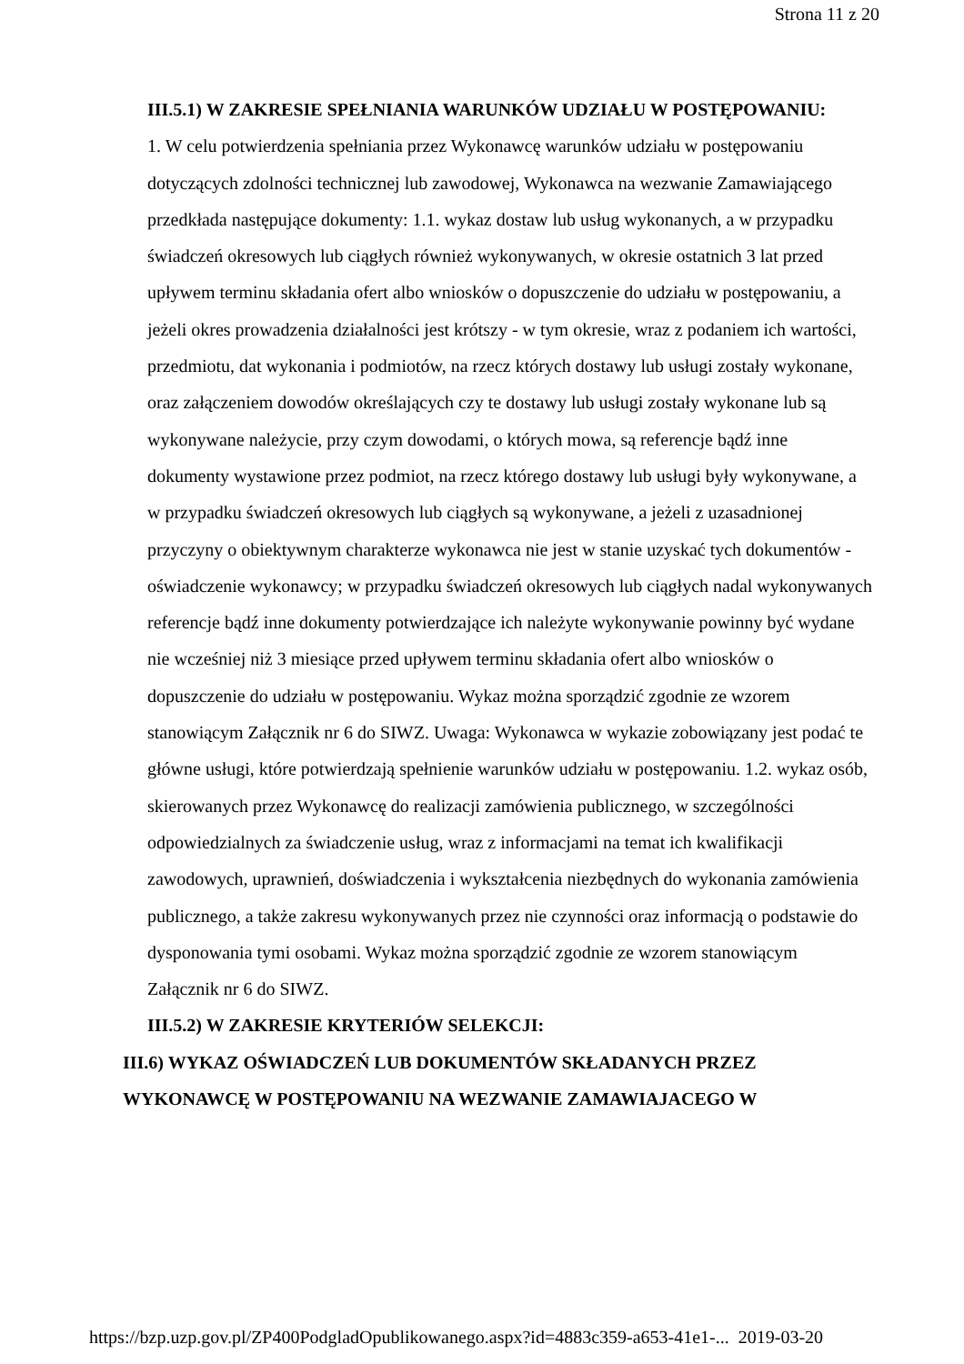Strona 11 z 20
III.5.1) W ZAKRESIE SPEŁNIANIA WARUNKÓW UDZIAŁU W POSTĘPOWANIU:
1. W celu potwierdzenia spełniania przez Wykonawcę warunków udziału w postępowaniu dotyczących zdolności technicznej lub zawodowej, Wykonawca na wezwanie Zamawiającego przedkłada następujące dokumenty: 1.1. wykaz dostaw lub usług wykonanych, a w przypadku świadczeń okresowych lub ciągłych również wykonywanych, w okresie ostatnich 3 lat przed upływem terminu składania ofert albo wniosków o dopuszczenie do udziału w postępowaniu, a jeżeli okres prowadzenia działalności jest krótszy - w tym okresie, wraz z podaniem ich wartości, przedmiotu, dat wykonania i podmiotów, na rzecz których dostawy lub usługi zostały wykonane, oraz załączeniem dowodów określających czy te dostawy lub usługi zostały wykonane lub są wykonywane należycie, przy czym dowodami, o których mowa, są referencje bądź inne dokumenty wystawione przez podmiot, na rzecz którego dostawy lub usługi były wykonywane, a w przypadku świadczeń okresowych lub ciągłych są wykonywane, a jeżeli z uzasadnionej przyczyny o obiektywnym charakterze wykonawca nie jest w stanie uzyskać tych dokumentów - oświadczenie wykonawcy; w przypadku świadczeń okresowych lub ciągłych nadal wykonywanych referencje bądź inne dokumenty potwierdzające ich należyte wykonywanie powinny być wydane nie wcześniej niż 3 miesiące przed upływem terminu składania ofert albo wniosków o dopuszczenie do udziału w postępowaniu. Wykaz można sporządzić zgodnie ze wzorem stanowiącym Załącznik nr 6 do SIWZ. Uwaga: Wykonawca w wykazie zobowiązany jest podać te główne usługi, które potwierdzają spełnienie warunków udziału w postępowaniu. 1.2. wykaz osób, skierowanych przez Wykonawcę do realizacji zamówienia publicznego, w szczególności odpowiedzialnych za świadczenie usług, wraz z informacjami na temat ich kwalifikacji zawodowych, uprawnień, doświadczenia i wykształcenia niezbędnych do wykonania zamówienia publicznego, a także zakresu wykonywanych przez nie czynności oraz informacją o podstawie do dysponowania tymi osobami. Wykaz można sporządzić zgodnie ze wzorem stanowiącym Załącznik nr 6 do SIWZ.
III.5.2) W ZAKRESIE KRYTERIÓW SELEKCJI:
III.6) WYKAZ OŚWIADCZEŃ LUB DOKUMENTÓW SKŁADANYCH PRZEZ WYKONAWCĘ W POSTĘPOWANIU NA WEZWANIE ZAMAWIAJACEGO W
https://bzp.uzp.gov.pl/ZP400PodgladOpublikowanego.aspx?id=4883c359-a653-41e1-... 2019-03-20